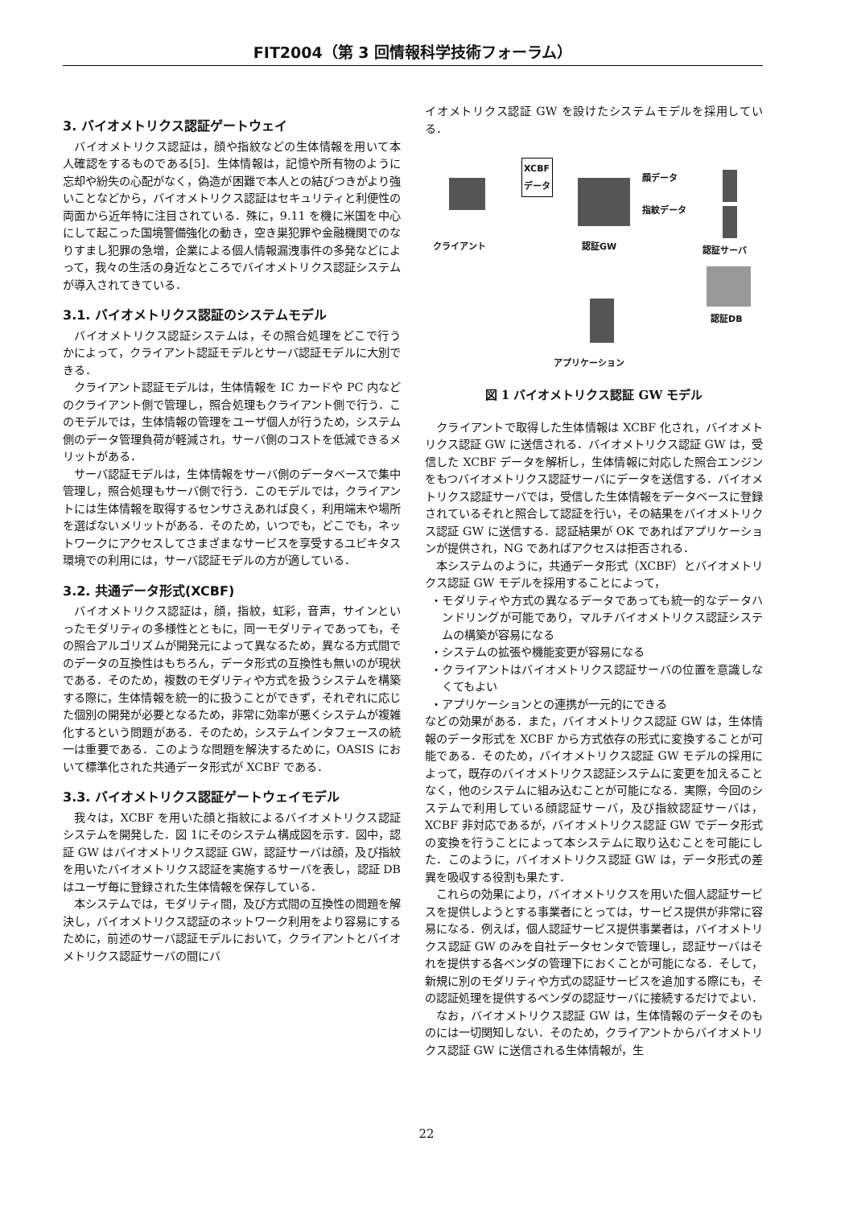FIT2004（第 3 回情報科学技術フォーラム）
3. バイオメトリクス認証ゲートウェイ
バイオメトリクス認証は，顔や指紋などの生体情報を用いて本人確認をするものである[5]．生体情報は，記憶や所有物のように忘却や紛失の心配がなく，偽造が困難で本人との結びつきがより強いことなどから，バイオメトリクス認証はセキュリティと利便性の両面から近年特に注目されている．殊に，9.11 を機に米国を中心にして起こった国境警備強化の動き，空き巣犯罪や金融機関でのなりすまし犯罪の急増，企業による個人情報漏洩事件の多発などによって，我々の生活の身近なところでバイオメトリクス認証システムが導入されてきている．
3.1. バイオメトリクス認証のシステムモデル
バイオメトリクス認証システムは，その照合処理をどこで行うかによって，クライアント認証モデルとサーバ認証モデルに大別できる．
クライアント認証モデルは，生体情報を IC カードや PC 内などのクライアント側で管理し，照合処理もクライアント側で行う．このモデルでは，生体情報の管理をユーザ個人が行うため，システム側のデータ管理負荷が軽減され，サーバ側のコストを低減できるメリットがある．
サーバ認証モデルは，生体情報をサーバ側のデータベースで集中管理し，照合処理もサーバ側で行う．このモデルでは，クライアントには生体情報を取得するセンサさえあれば良く，利用端末や場所を選ばないメリットがある．そのため，いつでも，どこでも，ネットワークにアクセスしてさまざまなサービスを享受するユビキタス環境での利用には，サーバ認証モデルの方が適している．
3.2. 共通データ形式(XCBF)
バイオメトリクス認証は，顔，指紋，虹彩，音声，サインといったモダリティの多様性とともに，同一モダリティであっても，その照合アルゴリズムが開発元によって異なるため，異なる方式間でのデータの互換性はもちろん，データ形式の互換性も無いのが現状である．そのため，複数のモダリティや方式を扱うシステムを構築する際に，生体情報を統一的に扱うことができず，それぞれに応じた個別の開発が必要となるため，非常に効率が悪くシステムが複雑化するという問題がある．そのため，システムインタフェースの統一は重要である．このような問題を解決するために，OASIS において標準化された共通データ形式が XCBF である．
3.3. バイオメトリクス認証ゲートウェイモデル
我々は，XCBF を用いた顔と指紋によるバイオメトリクス認証システムを開発した．図 1にそのシステム構成図を示す．図中，認証 GW はバイオメトリクス認証 GW，認証サーバは顔，及び指紋を用いたバイオメトリクス認証を実施するサーバを表し，認証 DB はユーザ毎に登録された生体情報を保存している．
本システムでは，モダリティ間，及び方式間の互換性の問題を解決し，バイオメトリクス認証のネットワーク利用をより容易にするために，前述のサーバ認証モデルにおいて，クライアントとバイオメトリクス認証サーバの間にバ
イオメトリクス認証 GW を設けたシステムモデルを採用している．
XCBF
データ
顔データ
指紋データ
クライアント 認証GW 認証サーバ
認証DB
アプリケーション
図 1 バイオメトリクス認証 GW モデル
クライアントで取得した生体情報は XCBF 化され，バイオメトリクス認証 GW に送信される．バイオメトリクス認証 GW は，受信した XCBF データを解析し，生体情報に対応した照合エンジンをもつバイオメトリクス認証サーバにデータを送信する．バイオメトリクス認証サーバでは，受信した生体情報をデータベースに登録されているそれと照合して認証を行い，その結果をバイオメトリクス認証 GW に送信する．認証結果が OK であればアプリケーションが提供され，NG であればアクセスは拒否される．
本システムのように，共通データ形式（XCBF）とバイオメトリクス認証 GW モデルを採用することによって，
・モダリティや方式の異なるデータであっても統一的なデータハンドリングが可能であり，マルチバイオメトリクス認証システムの構築が容易になる
・システムの拡張や機能変更が容易になる
・クライアントはバイオメトリクス認証サーバの位置を意識しなくてもよい
・アプリケーションとの連携が一元的にできる
などの効果がある．また，バイオメトリクス認証 GW は，生体情報のデータ形式を XCBF から方式依存の形式に変換することが可能である．そのため，バイオメトリクス認証 GW モデルの採用によって，既存のバイオメトリクス認証システムに変更を加えることなく，他のシステムに組み込むことが可能になる．実際，今回のシステムで利用している顔認証サーバ，及び指紋認証サーバは，XCBF 非対応であるが，バイオメトリクス認証 GW でデータ形式の変換を行うことによって本システムに取り込むことを可能にした．このように，バイオメトリクス認証 GW は，データ形式の差異を吸収する役割も果たす．
これらの効果により，バイオメトリクスを用いた個人認証サービスを提供しようとする事業者にとっては，サービス提供が非常に容易になる．例えば，個人認証サービス提供事業者は，バイオメトリクス認証 GW のみを自社データセンタで管理し，認証サーバはそれを提供する各ベンダの管理下におくことが可能になる．そして，新規に別のモダリティや方式の認証サービスを追加する際にも，その認証処理を提供するベンダの認証サーバに接続するだけでよい．
なお，バイオメトリクス認証 GW は，生体情報のデータそのものには一切関知しない．そのため，クライアントからバイオメトリクス認証 GW に送信される生体情報が，生
22